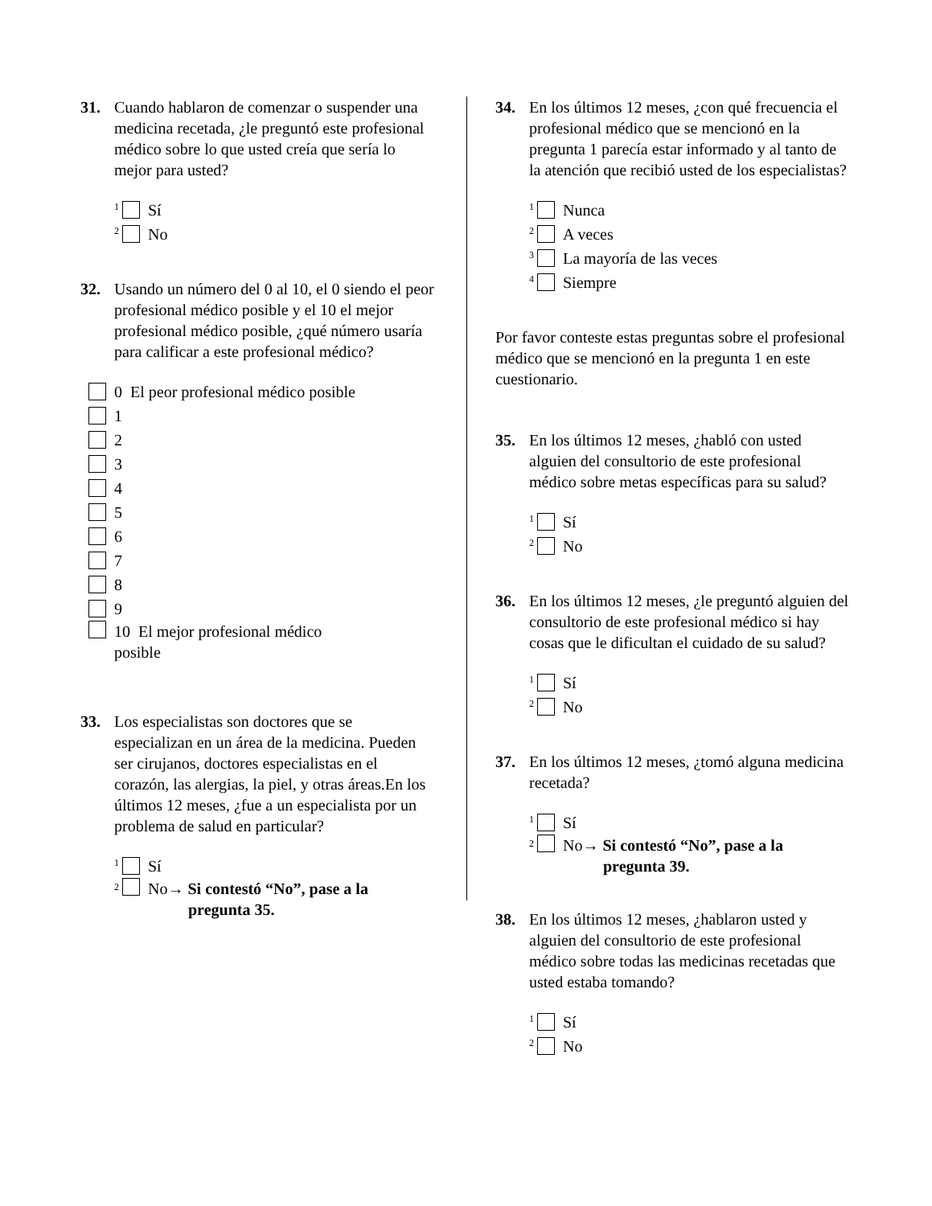31. Cuando hablaron de comenzar o suspender una medicina recetada, ¿le preguntó este profesional médico sobre lo que usted creía que sería lo mejor para usted?
<sup>1</sup> Sí
<sup>2</sup> No
32. Usando un número del 0 al 10, el 0 siendo el peor profesional médico posible y el 10 el mejor profesional médico posible, ¿qué número usaría para calificar a este profesional médico?
0 El peor profesional médico posible
1
2
3
4
5
6
7
8
9
10 El mejor profesional médico
posible
33. Los especialistas son doctores que se especializan en un área de la medicina. Pueden ser cirujanos, doctores especialistas en el corazón, las alergias, la piel, y otras áreas.En los últimos 12 meses, ¿fue a un especialista por un problema de salud en particular?
<sup>1</sup> Sí
<sup>2</sup> No→ Si contestó “No”, pase a la
pregunta 35.
34. En los últimos 12 meses, ¿con qué frecuencia el profesional médico que se mencionó en la pregunta 1 parecía estar informado y al tanto de la atención que recibió usted de los especialistas?
<sup>1</sup> Nunca
<sup>2</sup> A veces
<sup>3</sup> La mayoría de las veces
<sup>4</sup> Siempre
Por favor conteste estas preguntas sobre el profesional médico que se mencionó en la pregunta 1 en este cuestionario.
35. En los últimos 12 meses, ¿habló con usted alguien del consultorio de este profesional médico sobre metas específicas para su salud?
<sup>1</sup> Sí
<sup>2</sup> No
36. En los últimos 12 meses, ¿le preguntó alguien del consultorio de este profesional médico si hay cosas que le dificultan el cuidado de su salud?
<sup>1</sup> Sí
<sup>2</sup> No
37. En los últimos 12 meses, ¿tomó alguna medicina recetada?
<sup>1</sup> Sí
<sup>2</sup> No→ Si contestó “No”, pase a la
pregunta 39.
38. En los últimos 12 meses, ¿hablaron usted y alguien del consultorio de este profesional médico sobre todas las medicinas recetadas que usted estaba tomando?
<sup>1</sup> Sí
<sup>2</sup> No